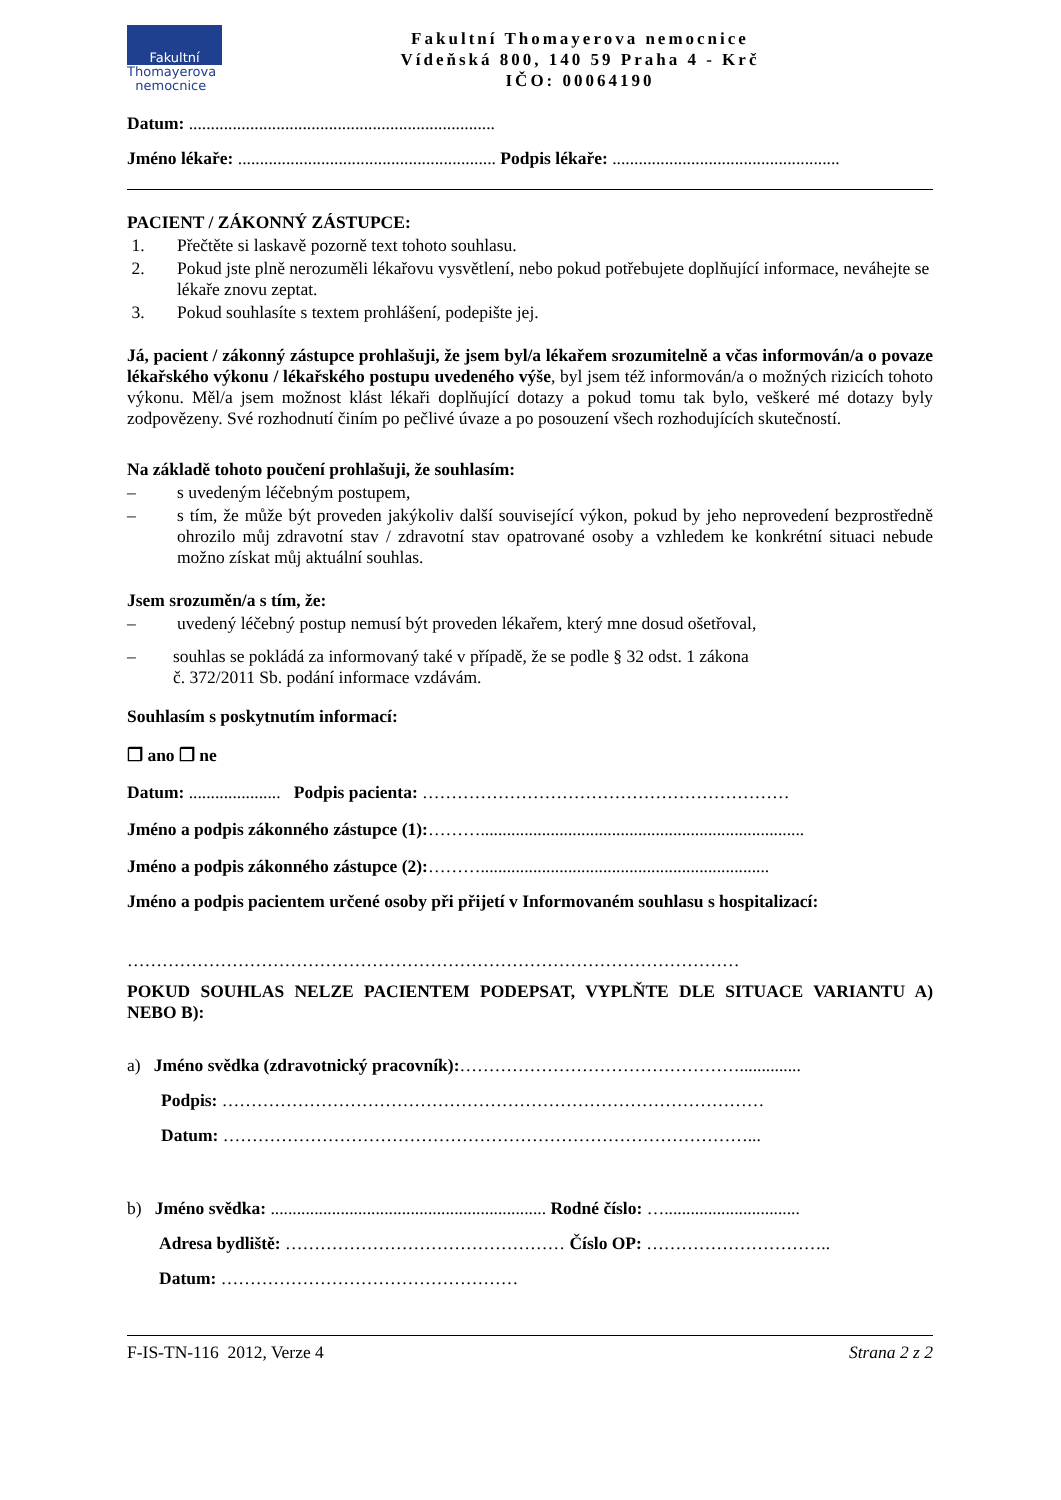Fakultní
Thomayerova
nemocnice
Fakultní Thomayerova nemocnice
Vídeňská 800, 140 59 Praha 4 - Krč
IČO: 00064190
Datum: ......................................................................
Jméno lékaře: ........................................................... Podpis lékaře: ....................................................
PACIENT / ZÁKONNÝ ZÁSTUPCE:
1. Přečtěte si laskavě pozorně text tohoto souhlasu.
2. Pokud jste plně nerozuměli lékařovu vysvětlení, nebo pokud potřebujete doplňující informace, neváhejte se lékaře znovu zeptat.
3. Pokud souhlasíte s textem prohlášení, podepište jej.
Já, pacient / zákonný zástupce prohlašuji, že jsem byl/a lékařem srozumitelně a včas informován/a o povaze lékařského výkonu / lékařského postupu uvedeného výše, byl jsem též informován/a o možných rizicích tohoto výkonu. Měl/a jsem možnost klást lékaři doplňující dotazy a pokud tomu tak bylo, veškeré mé dotazy byly zodpovězeny. Své rozhodnutí činím po pečlivé úvaze a po posouzení všech rozhodujících skutečností.
Na základě tohoto poučení prohlašuji, že souhlasím:
– s uvedeným léčebným postupem,
– s tím, že může být proveden jakýkoliv další související výkon, pokud by jeho neprovedení bezprostředně ohrozilo můj zdravotní stav / zdravotní stav opatrované osoby a vzhledem ke konkrétní situaci nebude možno získat můj aktuální souhlas.
Jsem srozuměn/a s tím, že:
– uvedený léčebný postup nemusí být proveden lékařem, který mne dosud ošetřoval,
– souhlas se pokládá za informovaný také v případě, že se podle § 32 odst. 1 zákona
č. 372/2011 Sb. podání informace vzdávám.
Souhlasím s poskytnutím informací:
❒ ano ❒ ne
Datum: ..................... Podpis pacienta: ………………………………………………………
Jméno a podpis zákonného zástupce (1):………..........................................................................
Jméno a podpis zákonného zástupce (2):………..................................................................
Jméno a podpis pacientem určené osoby při přijetí v Informovaném souhlasu s hospitalizací:
……………………………………………………………………………………………
POKUD SOUHLAS NELZE PACIENTEM PODEPSAT, VYPLŇTE DLE SITUACE VARIANTU A) NEBO B):
a) Jméno svědka (zdravotnický pracovník):…………………………………………..............
Podpis: …………………………………………………………………………………
Datum: ………………………………………………………………………………...
b) Jméno svědka: ............................................................... Rodné číslo: …...............................
Adresa bydliště: ………………………………………… Číslo OP: …………………………..
Datum: ……………………………………………
F-IS-TN-116 2012, Verze 4 Strana 2 z 2